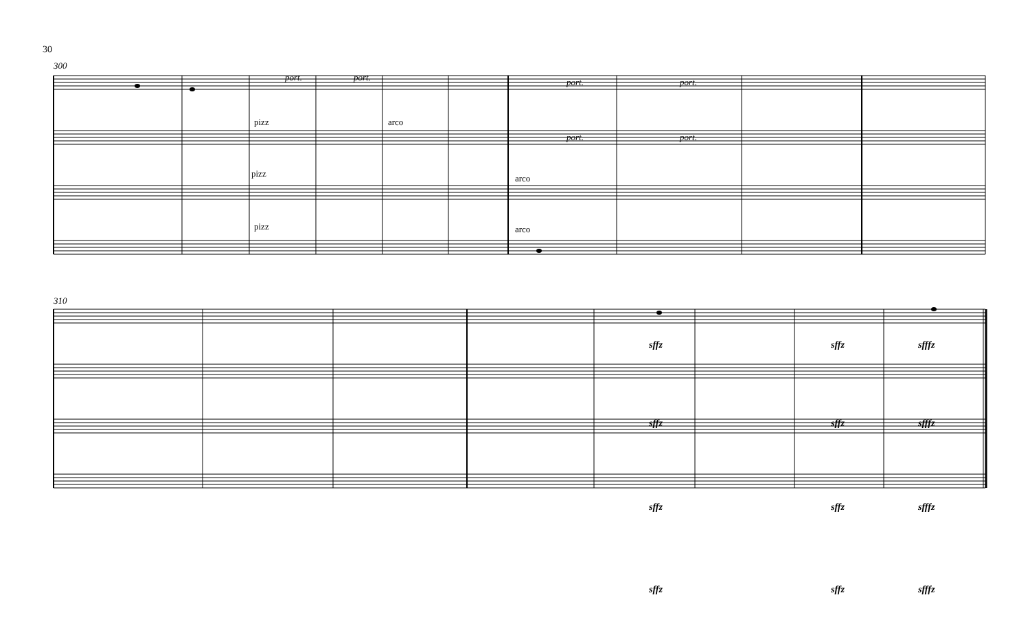30
300
310
port.
port.
port.
port.
pizz
arco
port.
port.
pizz
arco
pizz
arco
sffz
sffz
sfffz
sffz
sffz
sfffz
sffz
sffz
sfffz
sffz
sffz
sfffz